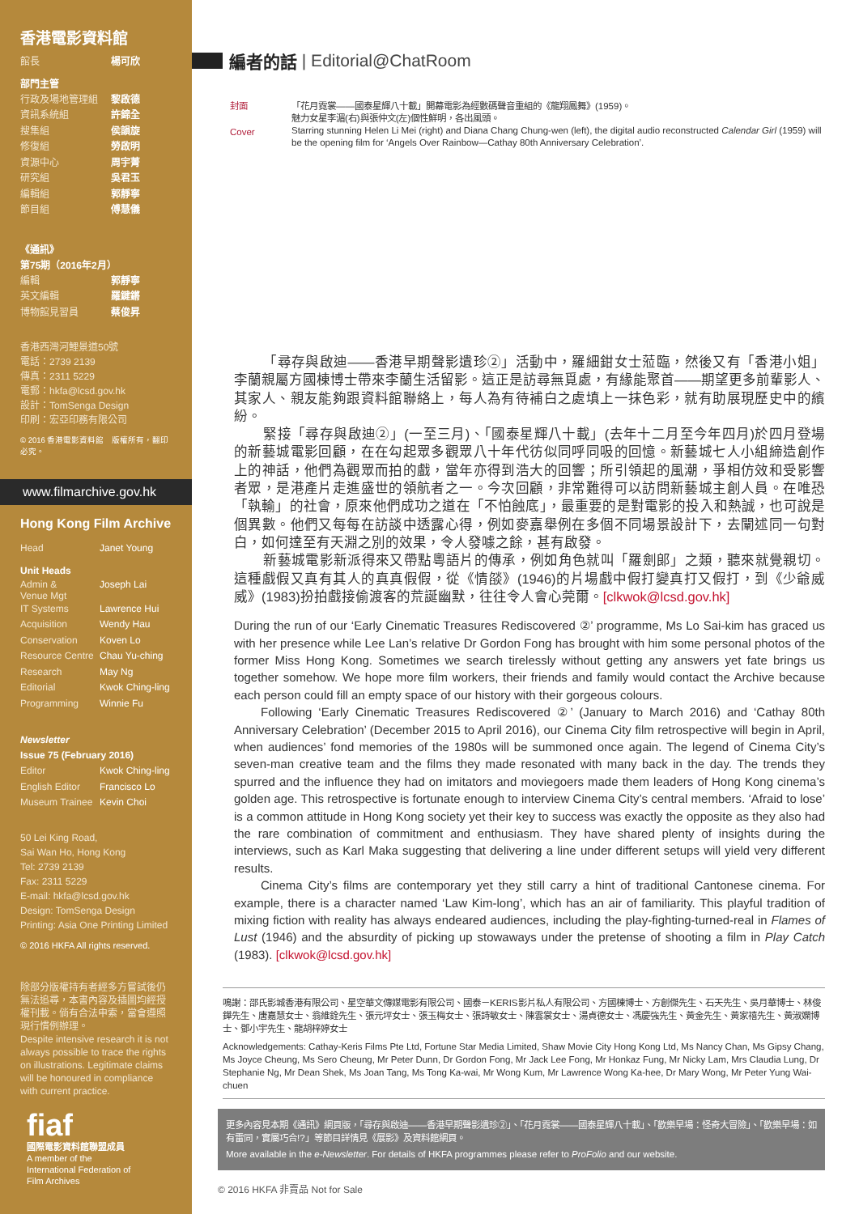香港電影資料館
館長 楊可欣
部門主管
行政及場地管理組 黎啟德
資訊系統組 許錦全
搜集組 侯韻旋
修復組 勞啟明
資源中心 周宇菁
研究組 吳君玉
編輯組 郭靜寧
節目組 傅慧儀
《通訊》
第75期（2016年2月）
編輯 郭靜寧
英文編輯 羅鍵鏘
博物館見習員 蔡俊昇
香港西灣河鯉景道50號
電話：2739 2139
傳真：2311 5229
電郵：hkfa@lcsd.gov.hk
設計：TomSenga Design
印刷：宏亞印務有限公司
© 2016 香港電影資料館　版權所有，翻印必究。
www.filmarchive.gov.hk
Hong Kong Film Archive
Head Janet Young
Unit Heads
Admin &
Venue Mgt Joseph Lai
IT Systems Lawrence Hui
Acquisition Wendy Hau
Conservation Koven Lo
Resource Centre Chau Yu-ching
Research May Ng
Editorial Kwok Ching-ling
Programming Winnie Fu
Newsletter
Issue 75 (February 2016)
Editor Kwok Ching-ling
English Editor Francisco Lo
Museum Trainee Kevin Choi
50 Lei King Road,
Sai Wan Ho, Hong Kong
Tel: 2739 2139
Fax: 2311 5229
E-mail: hkfa@lcsd.gov.hk
Design: TomSenga Design
Printing: Asia One Printing Limited
© 2016 HKFA All rights reserved.
除部分版權持有者經多方嘗試後仍無法追尋，本書內容及插圖均經授權刊載。倘有合法申索，當會遵照現行慣例辦理。
Despite intensive research it is not always possible to trace the rights on illustrations. Legitimate claims will be honoured in compliance with current practice.
fiaf
國際電影資料館聯盟成員
A member of the
International Federation of
Film Archives
編者的話 | Editorial@ChatRoom
封面
Cover
「花月霓裳——國泰星輝八十載」開幕電影為經數碼聲音重組的《龍翔鳳舞》(1959)。
魅力女星李湄(右)與張仲文(左)個性鮮明，各出風頭。
Starring stunning Helen Li Mei (right) and Diana Chang Chung-wen (left), the digital audio reconstructed Calendar Girl (1959) will be the opening film for ‘Angels Over Rainbow—Cathay 80th Anniversary Celebration’.
「尋存與啟迪——香港早期聲影遺珍②」活動中，羅細鉗女士蒞臨，然後又有「香港小姐」李蘭親屬方國棟博士帶來李蘭生活留影。這正是訪尋無覓處，有緣能聚首——期望更多前輩影人、其家人、親友能夠跟資料館聯絡上，每人為有待補白之處填上一抹色彩，就有助展現歷史中的繽紛。
緊接「尋存與啟迪②」(一至三月)、「國泰星輝八十載」(去年十二月至今年四月)於四月登場的新藝城電影回顧，在在勾起眾多觀眾八十年代彷似同呼同吸的回憶。新藝城七人小組締造創作上的神話，他們為觀眾而拍的戲，當年亦得到浩大的回響；所引領起的風潮，爭相仿效和受影響者眾，是港產片走進盛世的領航者之一。今次回顧，非常難得可以訪問新藝城主創人員。在唯恐「執輸」的社會，原來他們成功之道在「不怕蝕底」，最重要的是對電影的投入和熱誠，也可說是個異數。他們又每每在訪談中透露心得，例如麥嘉舉例在多個不同場景設計下，去闡述同一句對白，如何達至有天淵之別的效果，令人發噱之餘，甚有啟發。
新藝城電影新派得來又帶點粵語片的傳承，例如角色就叫「羅劍郎」之類，聽來就覺親切。這種戲假又真有其人的真真假假，從《情燄》(1946)的片場戲中假打變真打又假打，到《少爺威威》(1983)扮拍戲接偷渡客的荒誕幽默，往往令人會心莞爾。[clkwok@lcsd.gov.hk]
During the run of our ‘Early Cinematic Treasures Rediscovered ②’ programme, Ms Lo Sai-kim has graced us with her presence while Lee Lan’s relative Dr Gordon Fong has brought with him some personal photos of the former Miss Hong Kong. Sometimes we search tirelessly without getting any answers yet fate brings us together somehow. We hope more film workers, their friends and family would contact the Archive because each person could fill an empty space of our history with their gorgeous colours.
Following ‘Early Cinematic Treasures Rediscovered ②’ (January to March 2016) and ‘Cathay 80th Anniversary Celebration’ (December 2015 to April 2016), our Cinema City film retrospective will begin in April, when audiences’ fond memories of the 1980s will be summoned once again. The legend of Cinema City’s seven-man creative team and the films they made resonated with many back in the day. The trends they spurred and the influence they had on imitators and moviegoers made them leaders of Hong Kong cinema’s golden age. This retrospective is fortunate enough to interview Cinema City’s central members. ‘Afraid to lose’ is a common attitude in Hong Kong society yet their key to success was exactly the opposite as they also had the rare combination of commitment and enthusiasm. They have shared plenty of insights during the interviews, such as Karl Maka suggesting that delivering a line under different setups will yield very different results.
Cinema City’s films are contemporary yet they still carry a hint of traditional Cantonese cinema. For example, there is a character named ‘Law Kim-long’, which has an air of familiarity. This playful tradition of mixing fiction with reality has always endeared audiences, including the play-fighting-turned-real in Flames of Lust (1946) and the absurdity of picking up stowaways under the pretense of shooting a film in Play Catch (1983). [clkwok@lcsd.gov.hk]
鳴謝：邵氏影城香港有限公司、星空華文傳媒電影有限公司、國泰－KERIS影片私人有限公司、方國棟博士、方創傑先生、石天先生、吳月華博士、林俊鏵先生、唐嘉慧女士、翁維銓先生、張元坪女士、張玉梅女士、張詩敏女士、陳雲裳女士、湯貞德女士、馮慶強先生、黃金先生、黃家禧先生、黃淑嫻博士、鄧小宇先生、龍胡梓婷女士
Acknowledgements: Cathay-Keris Films Pte Ltd, Fortune Star Media Limited, Shaw Movie City Hong Kong Ltd, Ms Nancy Chan, Ms Gipsy Chang, Ms Joyce Cheung, Ms Sero Cheung, Mr Peter Dunn, Dr Gordon Fong, Mr Jack Lee Fong, Mr Honkaz Fung, Mr Nicky Lam, Mrs Claudia Lung, Dr Stephanie Ng, Mr Dean Shek, Ms Joan Tang, Ms Tong Ka-wai, Mr Wong Kum, Mr Lawrence Wong Ka-hee, Dr Mary Wong, Mr Peter Yung Wai-chuen
更多內容見本期《通訊》網頁版，「尋存與啟迪——香港早期聲影遺珍②」、「花月霓裳——國泰星輝八十載」、「歡樂早場：怪奇大冒險」、「歡樂早場：如有雷同，實屬巧合!?」等節目詳情見《展影》及資料館網頁。
More available in the e-Newsletter. For details of HKFA programmes please refer to ProFolio and our website.
© 2016 HKFA 非賣品 Not for Sale